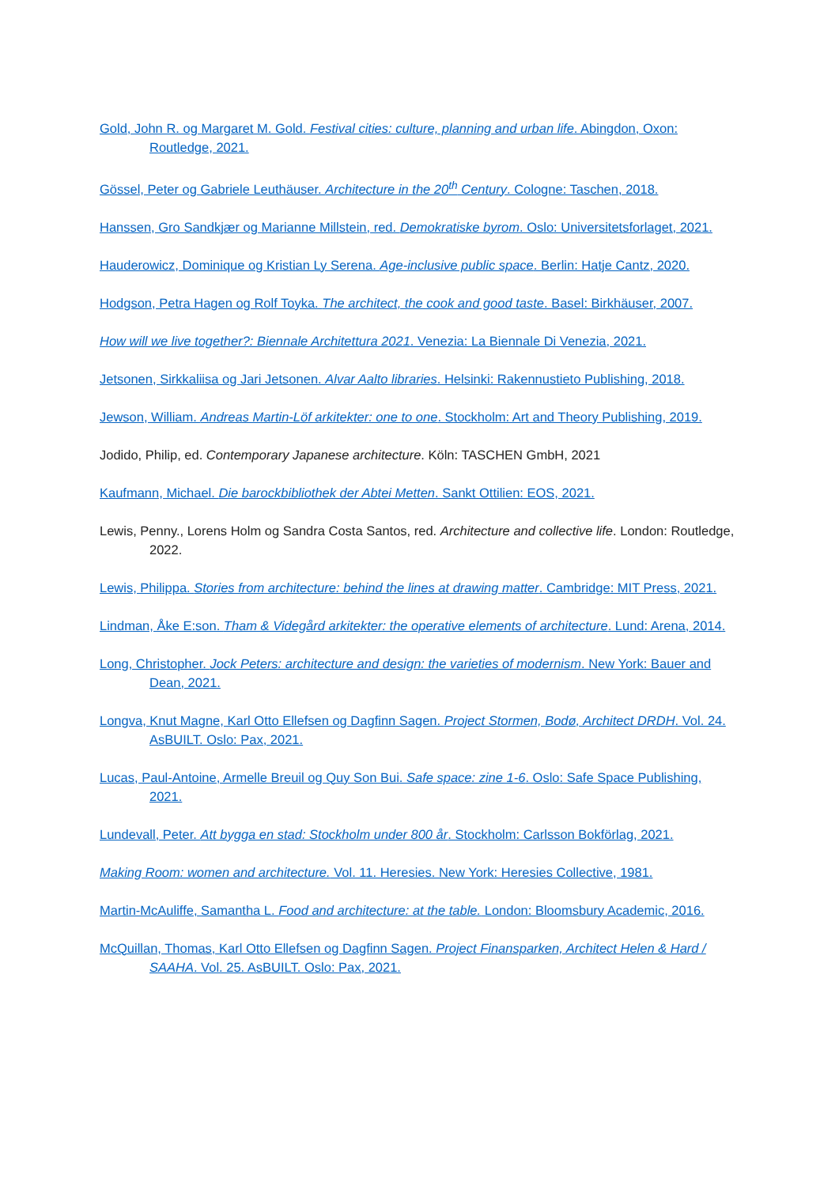Gold, John R. og Margaret M. Gold. Festival cities: culture, planning and urban life. Abingdon, Oxon: Routledge, 2021.
Gössel, Peter og Gabriele Leuthäuser. Architecture in the 20<sup>th</sup> Century. Cologne: Taschen, 2018.
Hanssen, Gro Sandkjær og Marianne Millstein, red. Demokratiske byrom. Oslo: Universitetsforlaget, 2021.
Hauderowicz, Dominique og Kristian Ly Serena. Age-inclusive public space. Berlin: Hatje Cantz, 2020.
Hodgson, Petra Hagen og Rolf Toyka. The architect, the cook and good taste. Basel: Birkhäuser, 2007.
How will we live together?: Biennale Architettura 2021. Venezia: La Biennale Di Venezia, 2021.
Jetsonen, Sirkkaliisa og Jari Jetsonen. Alvar Aalto libraries. Helsinki: Rakennustieto Publishing, 2018.
Jewson, William. Andreas Martin-Löf arkitekter: one to one. Stockholm: Art and Theory Publishing, 2019.
Jodido, Philip, ed. Contemporary Japanese architecture. Köln: TASCHEN GmbH, 2021
Kaufmann, Michael. Die barockbibliothek der Abtei Metten. Sankt Ottilien: EOS, 2021.
Lewis, Penny., Lorens Holm og Sandra Costa Santos, red. Architecture and collective life. London: Routledge, 2022.
Lewis, Philippa. Stories from architecture: behind the lines at drawing matter. Cambridge: MIT Press, 2021.
Lindman, Åke E:son. Tham & Videgård arkitekter: the operative elements of architecture. Lund: Arena, 2014.
Long, Christopher. Jock Peters: architecture and design: the varieties of modernism. New York: Bauer and Dean, 2021.
Longva, Knut Magne, Karl Otto Ellefsen og Dagfinn Sagen. Project Stormen, Bodø, Architect DRDH. Vol. 24. AsBUILT. Oslo: Pax, 2021.
Lucas, Paul-Antoine, Armelle Breuil og Quy Son Bui. Safe space: zine 1-6. Oslo: Safe Space Publishing, 2021.
Lundevall, Peter. Att bygga en stad: Stockholm under 800 år. Stockholm: Carlsson Bokförlag, 2021.
Making Room: women and architecture. Vol. 11. Heresies. New York: Heresies Collective, 1981.
Martin-McAuliffe, Samantha L. Food and architecture: at the table. London: Bloomsbury Academic, 2016.
McQuillan, Thomas, Karl Otto Ellefsen og Dagfinn Sagen. Project Finansparken, Architect Helen & Hard / SAAHA. Vol. 25. AsBUILT. Oslo: Pax, 2021.